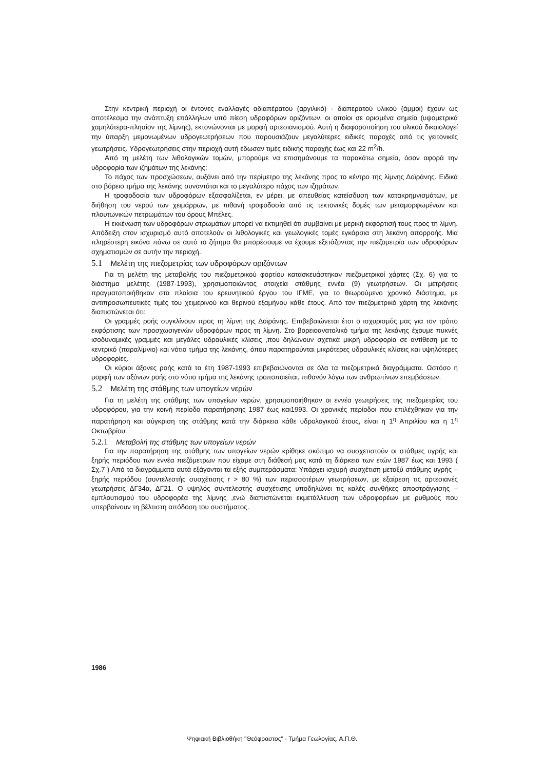Στην κεντρική περιοχή οι έντονες εναλλαγές αδιαπέρατου (αργιλικό) - διαπερατού υλικού (άμμοι) έχουν ως αποτέλεσμα την ανάπτυξη επάλληλων υπό πίεση υδροφόρων οριζόντων, οι οποίοι σε ορισμένα σημεία (υψομετρικά χαμηλότερα-πλησίον της λίμνης), εκτονώνονται με μορφή αρτεσιανισμού. Αυτή η διαφοροποίηση του υλικού δικαιολογεί την ύπαρξη μεμονωμένων υδρογεωτρήσεων που παρουσιάζουν μεγαλύτερες ειδικές παροχές από τις γειτονικές γεωτρήσεις. Υδρογεωτρήσεις στην περιοχή αυτή έδωσαν τιμές ειδικής παροχής έως και 22 m<sup>2</sup>/h.
Από τη μελέτη των λιθολογικών τομών, μπορούμε να επισημάνουμε τα παρακάτω σημεία, όσον αφορά την υδροφορία των ιζημάτων της λεκάνης:
Το πάχος των προσχώσεων, αυξάνει από την περίμετρο της λεκάνης προς το κέντρο της λίμνης Δοϊράνης. Ειδικά στο βόρειο τμήμα της λεκάνης συναντάται και το μεγαλύτερο πάχος των ιζημάτων.
Η τροφοδοσία των υδροφόρων εξασφαλίζεται, εν μέρει, με απευθείας κατείσδυση των κατακρημνισμάτων, με διήθηση του νερού των χειμάρρων, με πιθανή τροφοδοσία από τις τεκτονικές δομές των μεταμορφωμένων και πλουτωνικών πετρωμάτων του όρους Μπέλες.
Η εκκένωση των υδροφόρων στρωμάτων μπορεί να εκτιμηθεί ότι συμβαίνει με μερική εκφόρτισή τους προς τη λίμνη. Απόδειξη στον ισχυρισμό αυτό αποτελούν οι λιθολογικές και γεωλογικές τομές εγκάρσια στη λεκάνη απορροής. Μια πληρέστερη εικόνα πάνω σε αυτό το ζήτημα θα μπορέσουμε να έχουμε εξετάζοντας την πιεζομετρία των υδροφόρων σχηματισμών σε αυτήν την περιοχή.
5.1 Μελέτη της πιεζομετρίας των υδροφόρων οριζόντων
Για τη μελέτη της μεταβολής του πιεζομετρικού φορτίου κατασκευάστηκαν πιεζομετρικοί χάρτες (Σχ. 6) για το διάστημα μελέτης (1987-1993), χρησιμοποιώντας στοιχεία στάθμης εννέα (9) γεωτρήσεων. Οι μετρήσεις πραγματοποιήθηκαν στα πλαίσια του ερευνητικού έργου του ΙΓΜΕ, για το θεωρούμενο χρονικό διάστημα, με αντιπροσωπευτικές τιμές του χειμερινού και θερινού εξαμήνου κάθε έτους. Από τον πιεζομετρικό χάρτη της λεκάνης διαπιστώνεται ότι:
Οι γραμμές ροής συγκλίνουν προς τη λίμνη της Δοϊράνης. Επιβεβαιώνεται έτσι ο ισχυρισμός μας για τον τρόπο εκφόρτισης των προσχωσιγενών υδροφόρων προς τη λίμνη. Στο βορειοανατολικό τμήμα της λεκάνης έχουμε πυκνές ισοδυναμικές γραμμές και μεγάλες υδραυλικές κλίσεις ,που δηλώνουν σχετικά μικρή υδροφορία σε αντίθεση με το κεντρικό (παραλίμνιο) και νότιο τμήμα της λεκάνης, όπου παρατηρούνται μικρότερες υδραυλικές κλίσεις και υψηλότερες υδροφορίες.
Οι κύριοι άξονες ροής κατά τα έτη 1987-1993 επιβεβαιώνονται σε όλα τα πιεζομετρικά διαγράμματα. Ωστόσο η μορφή των αξόνων ροής στο νότιο τμήμα της λεκάνης τροποποιείται, πιθανόν λόγω των ανθρωπίνων επεμβάσεων.
5.2 Μελέτη της στάθμης των υπογείων νερών
Για τη μελέτη της στάθμης των υπογείων νερών, χρησιμοποιήθηκαν οι εννέα γεωτρήσεις της πιεζομετρίας του υδροφόρου, για την κοινή περίοδο παρατήρησης 1987 έως και1993. Οι χρονικές περίοδοι που επιλέχθηκαν για την παρατήρηση και σύγκριση της στάθμης κατά την διάρκεια κάθε υδρολογικού έτους, είναι η 1<sup>η</sup> Απριλίου και η 1<sup>η</sup> Οκτωβρίου.
5.2.1 Μεταβολή της στάθμης των υπογείων νερών
Για την παρατήρηση της στάθμης των υπογείων νερών κρίθηκε σκόπιμο να συσχετιστούν οι στάθμες υγρής και ξηρής περιόδου των εννέα πιεζόμετρων που είχαμε στη διάθεσή μας κατά τη διάρκεια των ετών 1987 έως και 1993 ( Σχ.7 ) Από τα διαγράμματα αυτά εξάγονται τα εξής συμπεράσματα: Υπάρχει ισχυρή συσχέτιση μεταξύ στάθμης υγρής – ξηρής περιόδου (συντελεστής συσχέτισης r > 80 %) των περισσοτέρων γεωτρήσεων, με εξαίρεση τις αρτεσιανές γεωτρήσεις ΔΓ34α, ΔΓ21. Ο υψηλός συντελεστής συσχέτισης υποδηλώνει τις καλές συνθήκες αποστράγγισης – εμπλουτισμού του υδροφορέα της λίμνης ,ενώ διαπιστώνεται εκμετάλλευση των υδροφορέων με ρυθμούς που υπερβαίνουν τη βέλτιστη απόδοση του συστήματος.
1986
Ψηφιακή Βιβλιοθήκη "Θεόφραστος" - Τμήμα Γεωλογίας. Α.Π.Θ.